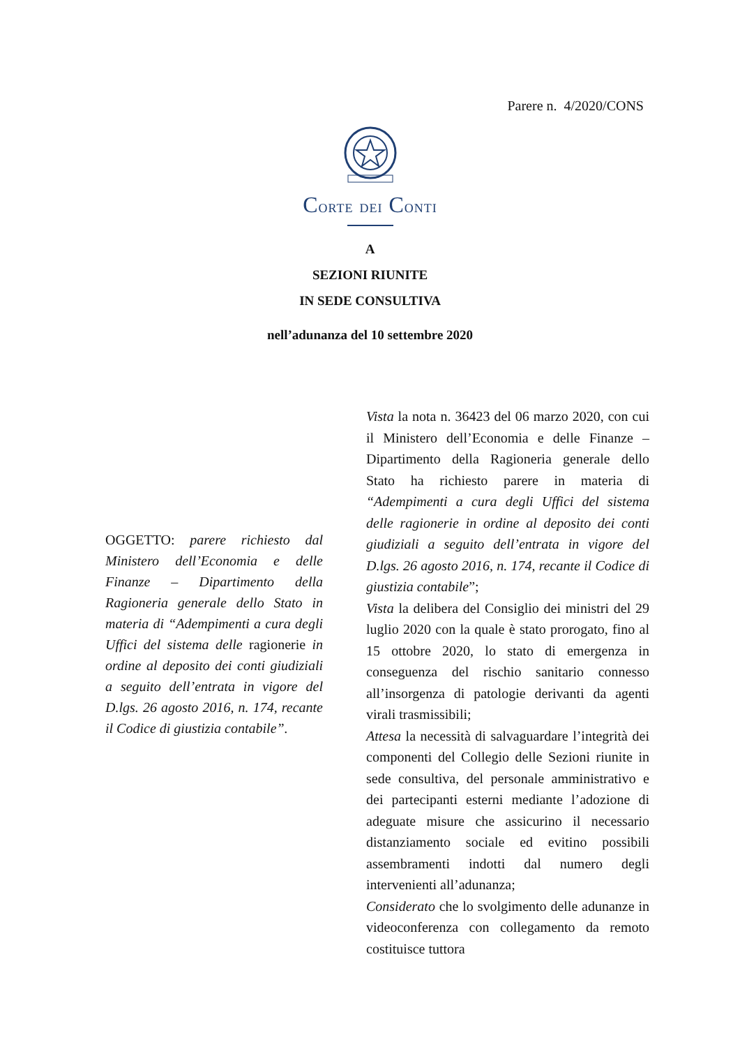Parere n. 4/2020/CONS
CORTE DEI CONTI
A
SEZIONI RIUNITE
IN SEDE CONSULTIVA
nell’adunanza del 10 settembre 2020
OGGETTO: parere richiesto dal Ministero dell’Economia e delle Finanze – Dipartimento della Ragioneria generale dello Stato in materia di “Adempimenti a cura degli Uffici del sistema delle ragionerie in ordine al deposito dei conti giudiziali a seguito dell’entrata in vigore del D.lgs. 26 agosto 2016, n. 174, recante il Codice di giustizia contabile”.
Vista la nota n. 36423 del 06 marzo 2020, con cui il Ministero dell’Economia e delle Finanze – Dipartimento della Ragioneria generale dello Stato ha richiesto parere in materia di “Adempimenti a cura degli Uffici del sistema delle ragionerie in ordine al deposito dei conti giudiziali a seguito dell’entrata in vigore del D.lgs. 26 agosto 2016, n. 174, recante il Codice di giustizia contabile”;
Vista la delibera del Consiglio dei ministri del 29 luglio 2020 con la quale è stato prorogato, fino al 15 ottobre 2020, lo stato di emergenza in conseguenza del rischio sanitario connesso all’insorgenza di patologie derivanti da agenti virali trasmissibili;
Attesa la necessità di salvaguardare l’integrità dei componenti del Collegio delle Sezioni riunite in sede consultiva, del personale amministrativo e dei partecipanti esterni mediante l’adozione di adeguate misure che assicurino il necessario distanziamento sociale ed evitino possibili assembramenti indotti dal numero degli intervenienti all’adunanza;
Considerato che lo svolgimento delle adunanze in videoconferenza con collegamento da remoto costituisce tuttora